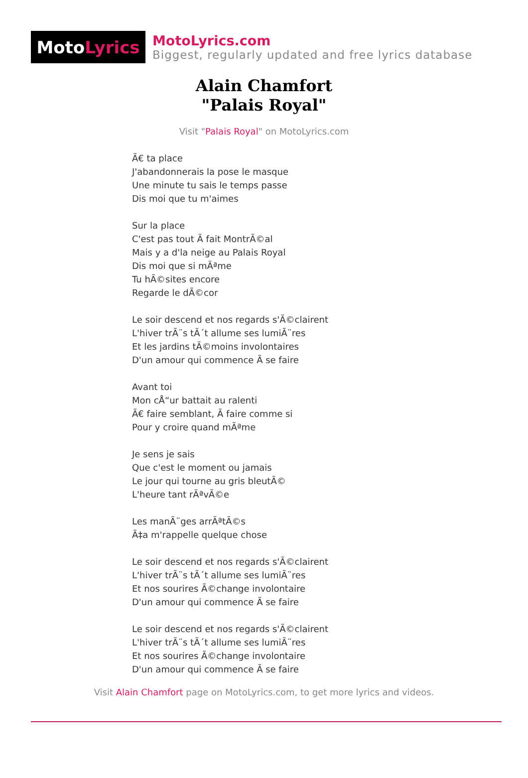Moto Lyrics
MotoLyrics.com
Biggest, regularly updated and free lyrics database
Alain Chamfort
"Palais Royal"
Visit "Palais Royal" on MotoLyrics.com
Ã€ ta place
J'abandonnerais la pose le masque
Une minute tu sais le temps passe
Dis moi que tu m'aimes
Sur la place
C'est pas tout Ã fait MontrÃ©al
Mais y a d'la neige au Palais Royal
Dis moi que si mÃªme
Tu hÃ©sites encore
Regarde le dÃ©cor
Le soir descend et nos regards s'Ã©clairent
L'hiver trÃ¨s tÃ´t allume ses lumiÃ¨res
Et les jardins tÃ©moins involontaires
D'un amour qui commence Ã se faire
Avant toi
Mon cÅ“ur battait au ralenti
Ã€ faire semblant, Ã faire comme si
Pour y croire quand mÃªme
Je sens je sais
Que c'est le moment ou jamais
Le jour qui tourne au gris bleutÃ©
L'heure tant rÃªvÃ©e
Les manÃ¨ges arrÃªtÃ©s
Ã‡a m'rappelle quelque chose
Le soir descend et nos regards s'Ã©clairent
L'hiver trÃ¨s tÃ´t allume ses lumiÃ¨res
Et nos sourires Ã©change involontaire
D'un amour qui commence Ã se faire
Le soir descend et nos regards s'Ã©clairent
L'hiver trÃ¨s tÃ´t allume ses lumiÃ¨res
Et nos sourires Ã©change involontaire
D'un amour qui commence Ã se faire
Visit Alain Chamfort page on MotoLyrics.com, to get more lyrics and videos.